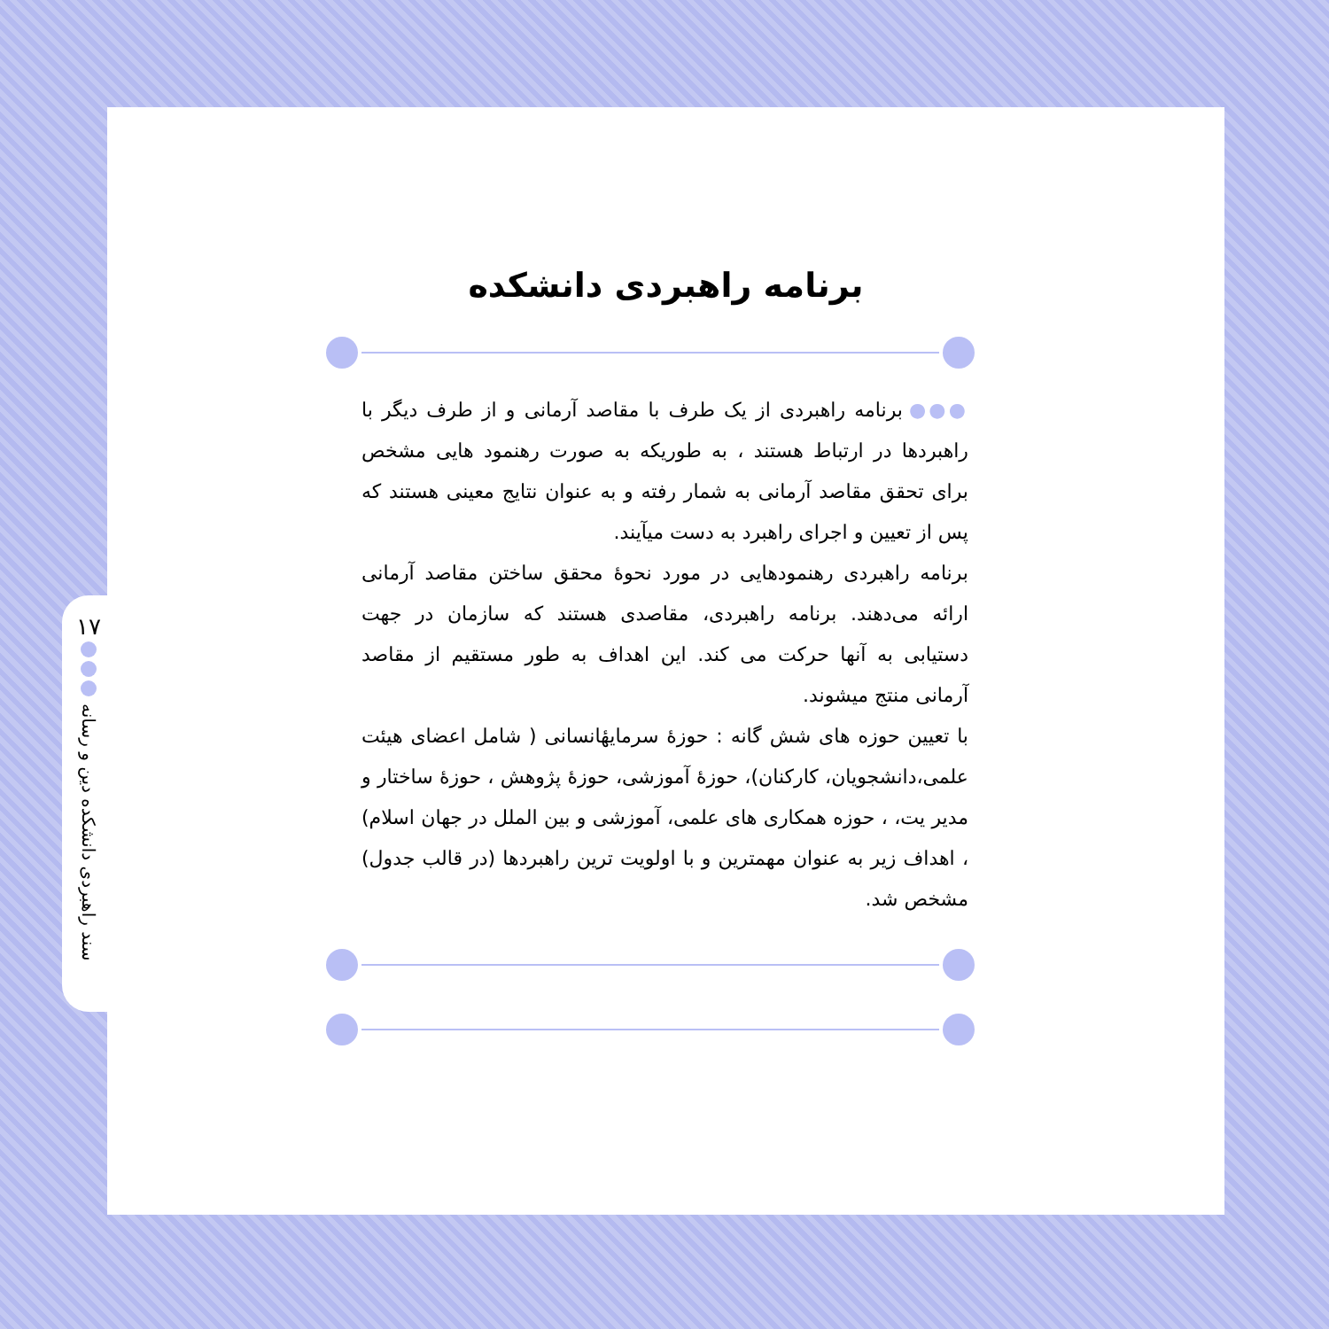۱۷
سند راهبردی دانشکده دین و رسانه
برنامه راهبردی دانشکده
●●● برنامه راهبردی از یک طرف با مقاصد آرمانی و از طرف دیگر با راهبردها در ارتباط هستند ، به طوریکه به صورت رهنمود هایی مشخص برای تحقق مقاصد آرمانی به شمار رفته و به عنوان نتایج معینی هستند که پس از تعیین و اجرای راهبرد به دست میآیند.
برنامه راهبردی رهنمودهایی در مورد نحوهٔ محقق ساختن مقاصد آرمانی ارائه می‌دهند. برنامه راهبردی، مقاصدی هستند که سازمان در جهت دستیابی به آنها حرکت می کند. این اهداف به طور مستقیم از مقاصد آرمانی منتج میشوند.
با تعیین حوزه های شش گانه : حوزهٔ سرمایهٔانسانی ( شامل اعضای هیئت علمی،دانشجویان، کارکنان)، حوزهٔ آموزشی، حوزهٔ پژوهش ، حوزهٔ ساختار و مدیر یت، ، حوزه همکاری های علمی، آموزشی و بین الملل در جهان اسلام) ، اهداف زیر به عنوان مهمترین و با اولویت ترین راهبردها (در قالب جدول) مشخص شد.